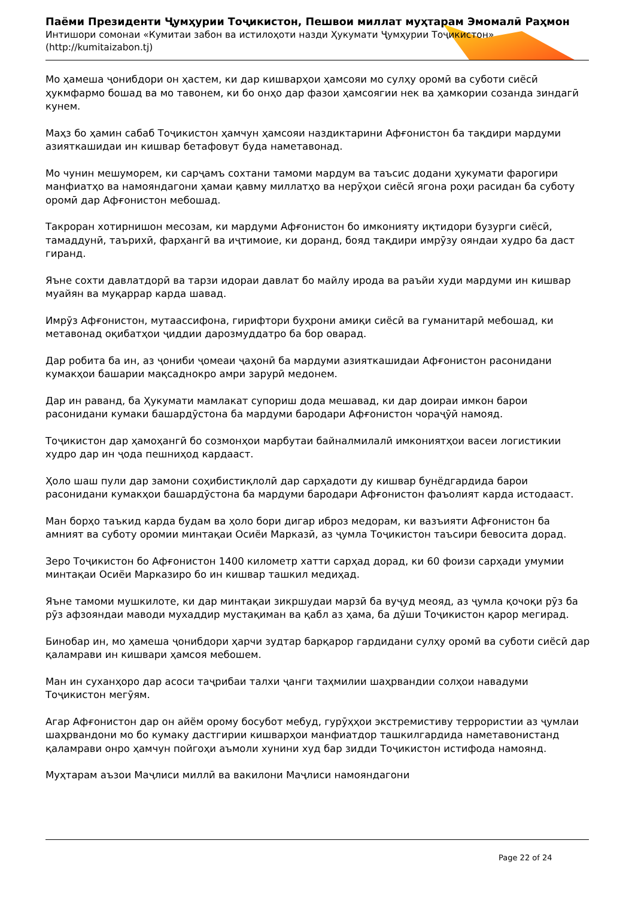Паёми Президенти Ҷумҳурии Тоҷикистон, Пешвои миллат муҳтарам Эмомалӣ Раҳмон
Интишори сомонаи «Кумитаи забон ва истилоҳоти назди Ҳукумати Ҷумҳурии Тоҷикистон»
(http://kumitaizabon.tj)
Мо ҳамеша ҷонибдори он ҳастем, ки дар кишварҳои ҳамсояи мо сулҳу оромӣ ва суботи сиёсӣ ҳукмфармо бошад ва мо тавонем, ки бо онҳо дар фазои ҳамсоягии нек ва ҳамкории созанда зиндагӣ кунем.
Маҳз бо ҳамин сабаб Тоҷикистон ҳамчун ҳамсояи наздиктарини Афғонистон ба тақдири мардуми азияткашидаи ин кишвар бетафовут буда наметавонад.
Мо чунин мешуморем, ки сарҷамъ сохтани тамоми мардум ва таъсис додани ҳукумати фарогири манфиатҳо ва намояндагони ҳамаи қавму миллатҳо ва нерӯҳои сиёсӣ ягона роҳи расидан ба суботу оромӣ дар Афғонистон мебошад.
Такроран хотирнишон месозам, ки мардуми Афғонистон бо имконияту иқтидори бузурги сиёсӣ, тамаддунӣ, таърихӣ, фарҳангӣ ва иҷтимоие, ки доранд, бояд тақдири имрӯзу ояндаи худро ба даст гиранд.
Яъне сохти давлатдорӣ ва тарзи идораи давлат бо майлу ирода ва раъйи худи мардуми ин кишвар муайян ва муқаррар карда шавад.
Имрӯз Афғонистон, мутаассифона, гирифтори буҳрони амиқи сиёсӣ ва гуманитарӣ мебошад, ки метавонад оқибатҳои ҷиддии дарозмуддатро ба бор оварад.
Дар робита ба ин, аз ҷониби ҷомеаи ҷаҳонӣ ба мардуми азияткашидаи Афғонистон расонидани кумакҳои башарии мақсаднокро амри зарурӣ медонем.
Дар ин раванд, ба Ҳукумати мамлакат супориш дода мешавад, ки дар доираи имкон барои расонидани кумаки башардӯстона ба мардуми бародари Афғонистон чораҷӯӣ намояд.
Тоҷикистон дар ҳамоҳангӣ бо созмонҳои марбутаи байналмилалӣ имкониятҳои васеи логистикии худро дар ин ҷода пешниҳод кардааст.
Ҳоло шаш пули дар замони соҳибистиқлолӣ дар сарҳадоти ду кишвар бунёдгардида барои расонидани кумакҳои башардӯстона ба мардуми бародари Афғонистон фаъолият карда истодааст.
Ман борҳо таъкид карда будам ва ҳоло бори дигар иброз медорам, ки вазъияти Афғонистон ба амният ва суботу оромии минтақаи Осиёи Марказӣ, аз ҷумла Тоҷикистон таъсири бевосита дорад.
Зеро Тоҷикистон бо Афғонистон 1400 километр хатти сарҳад дорад, ки 60 фоизи сарҳади умумии минтақаи Осиёи Марказиро бо ин кишвар ташкил медиҳад.
Яъне тамоми мушкилоте, ки дар минтақаи зикршудаи марзӣ ба вуҷуд меояд, аз ҷумла қочоқи рӯз ба рӯз афзояндаи маводи мухаддир мустақиман ва қабл аз ҳама, ба дӯши Тоҷикистон қарор мегирад.
Бинобар ин, мо ҳамеша ҷонибдори ҳарчи зудтар барқарор гардидани сулҳу оромӣ ва суботи сиёсӣ дар қаламрави ин кишвари ҳамсоя мебошем.
Ман ин суханҳоро дар асоси таҷрибаи талхи ҷанги таҳмилии шаҳрвандии солҳои навадуми Тоҷикистон мегӯям.
Агар Афғонистон дар он айём орому босубот мебуд, гурӯҳҳои экстремистиву террористии аз ҷумлаи шаҳрвандони мо бо кумаку дастгирии кишварҳои манфиатдор ташкилгардида наметавонистанд қаламрави онро ҳамчун пойгоҳи аъмоли хунини худ бар зидди Тоҷикистон истифода намоянд.
Муҳтарам аъзои Маҷлиси миллӣ ва вакилони Маҷлиси намояндагони
Page 22 of 24